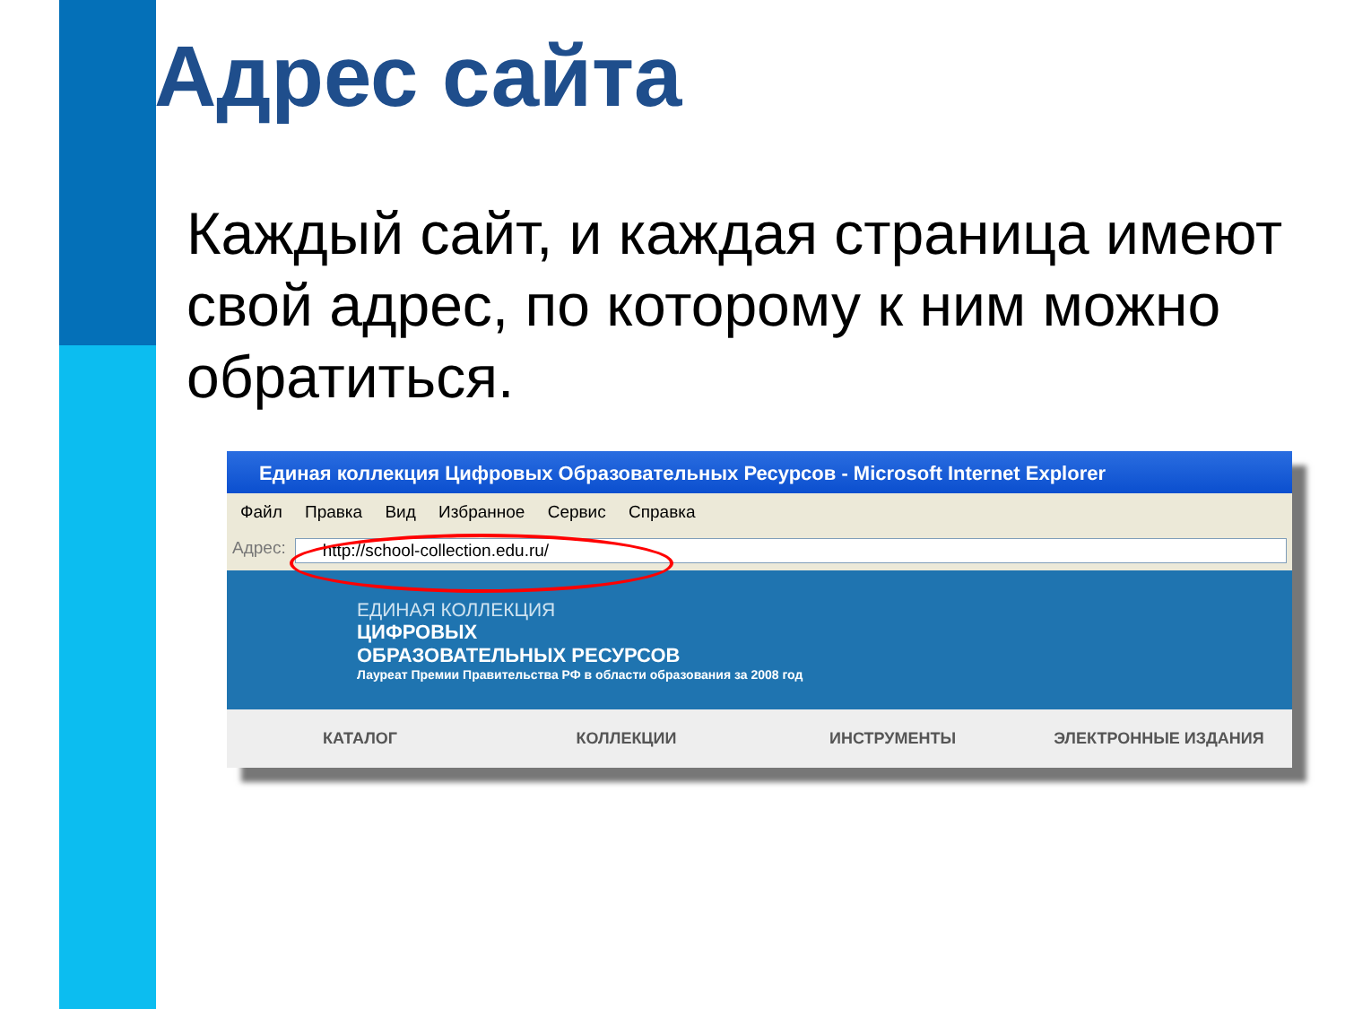Адрес сайта
Каждый сайт, и каждая страница имеют свой адрес, по которому к ним можно обратиться.
Единая коллекция Цифровых Образовательных Ресурсов - Microsoft Internet Explorer
Файл Правка Вид Избранное Сервис Справка
Адрес: http://school-collection.edu.ru/
ЕДИНАЯ КОЛЛЕКЦИЯ
ЦИФРОВЫХ
ОБРАЗОВАТЕЛЬНЫХ РЕСУРСОВ
Лауреат Премии Правительства РФ в области образования за 2008 год
КАТАЛОГ КОЛЛЕКЦИИ ИНСТРУМЕНТЫ ЭЛЕКТРОННЫЕ ИЗДАНИЯ